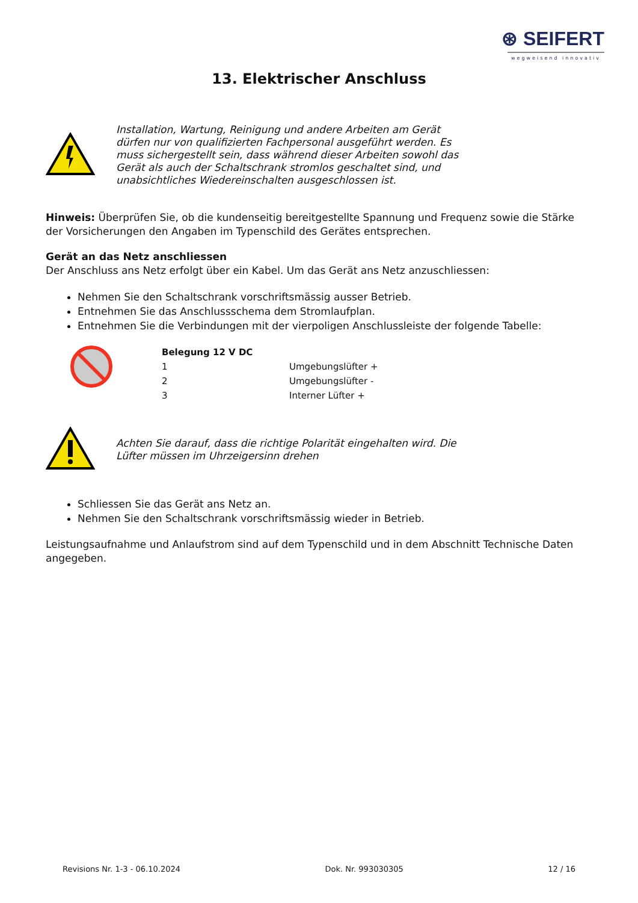⊛ SEIFERT
wegweisend innovativ
13. Elektrischer Anschluss
Installation, Wartung, Reinigung und andere Arbeiten am Gerät dürfen nur von qualifizierten Fachpersonal ausgeführt werden. Es muss sichergestellt sein, dass während dieser Arbeiten sowohl das Gerät als auch der Schaltschrank stromlos geschaltet sind, und unabsichtliches Wiedereinschalten ausgeschlossen ist.
Hinweis: Überprüfen Sie, ob die kundenseitig bereitgestellte Spannung und Frequenz sowie die Stärke der Vorsicherungen den Angaben im Typenschild des Gerätes entsprechen.
Gerät an das Netz anschliessen
Der Anschluss ans Netz erfolgt über ein Kabel. Um das Gerät ans Netz anzuschliessen:
Nehmen Sie den Schaltschrank vorschriftsmässig ausser Betrieb.
Entnehmen Sie das Anschlussschema dem Stromlaufplan.
Entnehmen Sie die Verbindungen mit der vierpoligen Anschlussleiste der folgende Tabelle:
| Belegung 12 V DC | |
| --- | --- |
| 1 | Umgebungslüfter + |
| 2 | Umgebungslüfter - |
| 3 | Interner Lüfter + |
Achten Sie darauf, dass die richtige Polarität eingehalten wird. Die Lüfter müssen im Uhrzeigersinn drehen
Schliessen Sie das Gerät ans Netz an.
Nehmen Sie den Schaltschrank vorschriftsmässig wieder in Betrieb.
Leistungsaufnahme und Anlaufstrom sind auf dem Typenschild und in dem Abschnitt Technische Daten angegeben.
Revisions Nr. 1-3 - 06.10.2024 Dok. Nr. 993030305 12 / 16